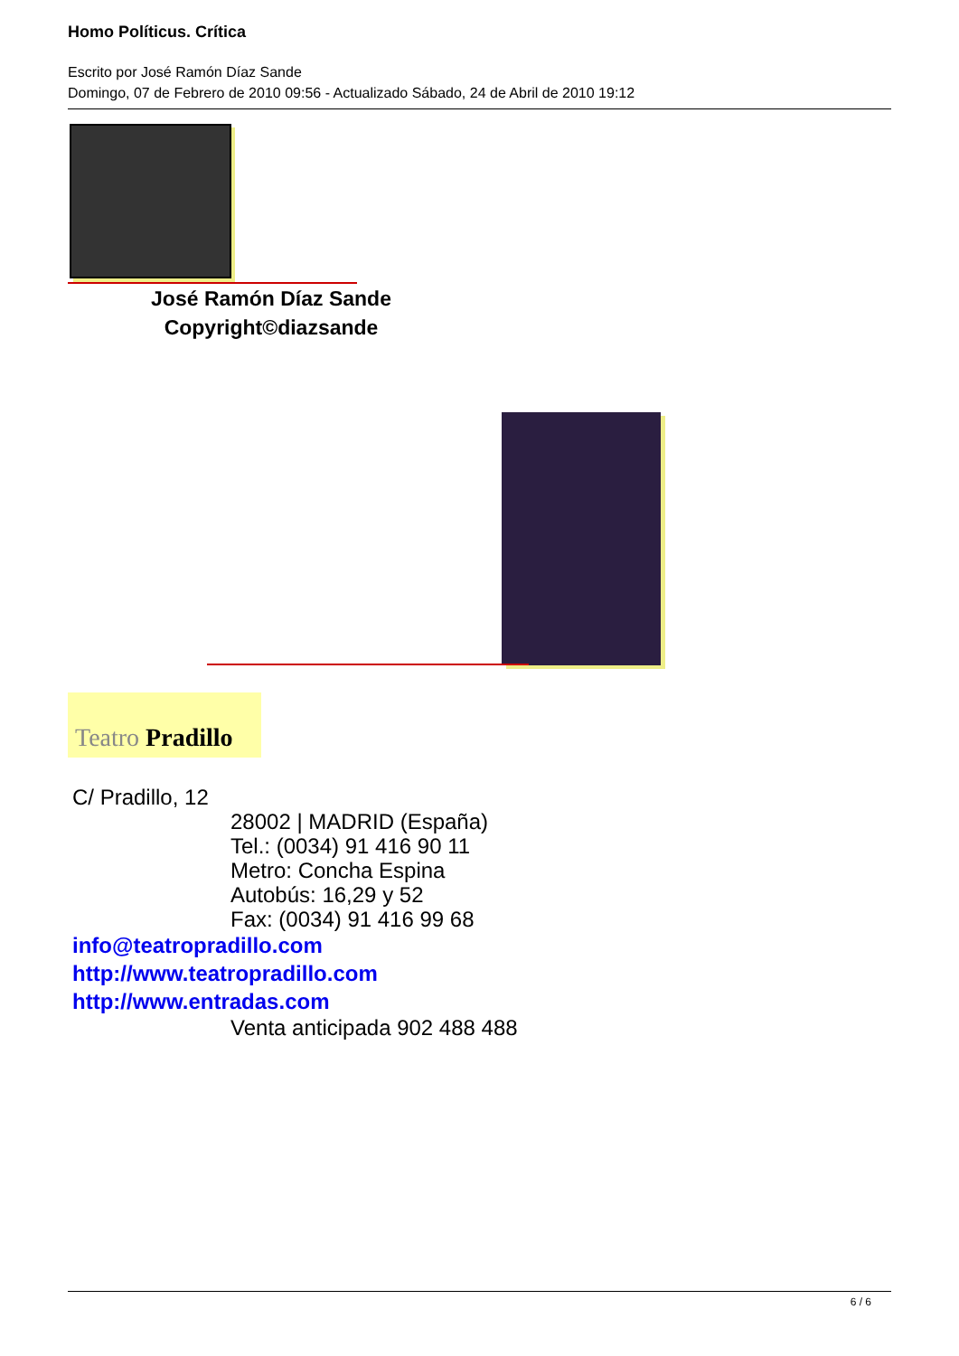Homo Políticus. Crítica
Escrito por José Ramón Díaz Sande
Domingo, 07 de Febrero de 2010 09:56 - Actualizado Sábado, 24 de Abril de 2010 19:12
José Ramón Díaz Sande
Copyright©diazsande
Teatro Pradillo
C/ Pradillo, 12
28002 | MADRID (España)
Tel.: (0034) 91 416 90 11
Metro: Concha Espina
Autobús: 16,29 y 52
Fax: (0034) 91 416 99 68
info@teatropradillo.com
http://www.teatropradillo.com
http://www.entradas.com
Venta anticipada 902 488 488
6 / 6